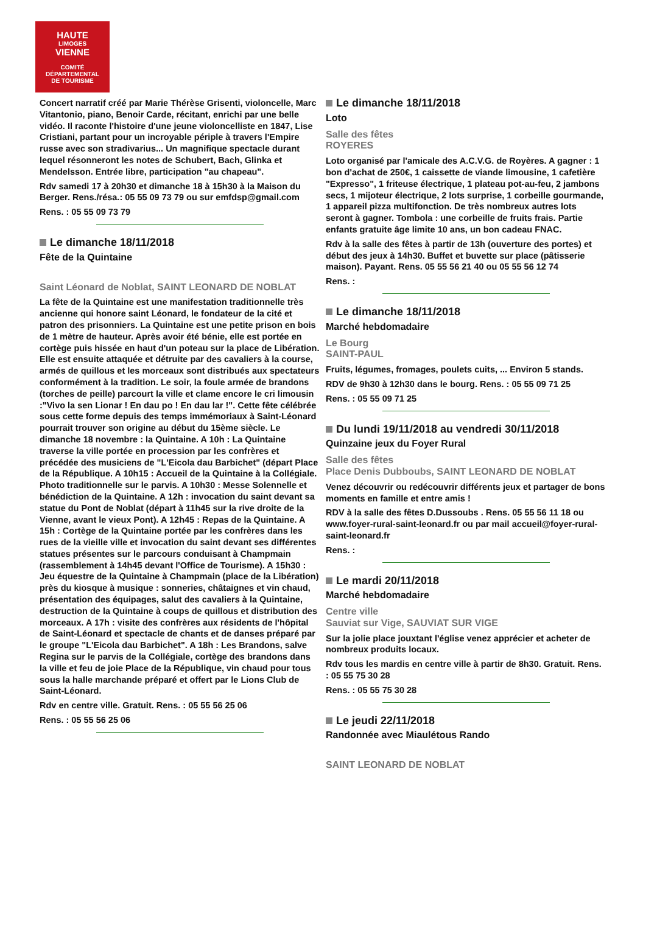HAUTE
LIMOGES
VIENNE
COMITÉ DÉPARTEMENTAL
DE TOURISME
Concert narratif créé par Marie Thérèse Grisenti, violoncelle, Marc Vitantonio, piano, Benoir Carde, récitant, enrichi par une belle vidéo. Il raconte l'histoire d'une jeune violoncelliste en 1847, Lise Cristiani, partant pour un incroyable périple à travers l'Empire russe avec son stradivarius... Un magnifique spectacle durant lequel résonneront les notes de Schubert, Bach, Glinka et Mendelsson. Entrée libre, participation "au chapeau".
Rdv samedi 17 à 20h30 et dimanche 18 à 15h30 à la Maison du Berger. Rens./résa.: 05 55 09 73 79 ou sur emfdsp@gmail.com
Rens. : 05 55 09 73 79
Le dimanche 18/11/2018
Fête de la Quintaine
Saint Léonard de Noblat, SAINT LEONARD DE NOBLAT
La fête de la Quintaine est une manifestation traditionnelle très ancienne qui honore saint Léonard, le fondateur de la cité et patron des prisonniers. La Quintaine est une petite prison en bois de 1 mètre de hauteur. Après avoir été bénie, elle est portée en cortège puis hissée en haut d'un poteau sur la place de Libération. Elle est ensuite attaquée et détruite par des cavaliers à la course, armés de quillous et les morceaux sont distribués aux spectateurs conformément à la tradition. Le soir, la foule armée de brandons (torches de peille) parcourt la ville et clame encore le cri limousin :"Vivo la sen Lionar ! En dau po ! En dau lar !". Cette fête célébrée sous cette forme depuis des temps immémoriaux à Saint-Léonard pourrait trouver son origine au début du 15ème siècle. Le dimanche 18 novembre : la Quintaine. A 10h : La Quintaine traverse la ville portée en procession par les confrères et précédée des musiciens de "L'Eicola dau Barbichet" (départ Place de la République. A 10h15 : Accueil de la Quintaine à la Collégiale. Photo traditionnelle sur le parvis. A 10h30 : Messe Solennelle et bénédiction de la Quintaine. A 12h : invocation du saint devant sa statue du Pont de Noblat (départ à 11h45 sur la rive droite de la Vienne, avant le vieux Pont). A 12h45 : Repas de la Quintaine. A 15h : Cortège de la Quintaine portée par les confrères dans les rues de la vieille ville et invocation du saint devant ses différentes statues présentes sur le parcours conduisant à Champmain (rassemblement à 14h45 devant l'Office de Tourisme). A 15h30 : Jeu équestre de la Quintaine à Champmain (place de la Libération) près du kiosque à musique : sonneries, châtaignes et vin chaud, présentation des équipages, salut des cavaliers à la Quintaine, destruction de la Quintaine à coups de quillous et distribution des morceaux. A 17h : visite des confrères aux résidents de l'hôpital de Saint-Léonard et spectacle de chants et de danses préparé par le groupe "L'Eicola dau Barbichet". A 18h : Les Brandons, salve Regina sur le parvis de la Collégiale, cortège des brandons dans la ville et feu de joie Place de la République, vin chaud pour tous sous la halle marchande préparé et offert par le Lions Club de Saint-Léonard.
Rdv en centre ville. Gratuit. Rens. : 05 55 56 25 06
Rens. : 05 55 56 25 06
Le dimanche 18/11/2018
Loto
Salle des fêtes
ROYERES
Loto organisé par l'amicale des A.C.V.G. de Royères. A gagner : 1 bon d'achat de 250€, 1 caissette de viande limousine, 1 cafetière "Expresso", 1 friteuse électrique, 1 plateau pot-au-feu, 2 jambons secs, 1 mijoteur électrique, 2 lots surprise, 1 corbeille gourmande, 1 appareil pizza multifonction. De très nombreux autres lots seront à gagner. Tombola : une corbeille de fruits frais. Partie enfants gratuite âge limite 10 ans, un bon cadeau FNAC.
Rdv à la salle des fêtes à partir de 13h (ouverture des portes) et début des jeux à 14h30. Buffet et buvette sur place (pâtisserie maison). Payant. Rens. 05 55 56 21 40 ou 05 55 56 12 74
Rens. :
Le dimanche 18/11/2018
Marché hebdomadaire
Le Bourg
SAINT-PAUL
Fruits, légumes, fromages, poulets cuits, ... Environ 5 stands.
RDV de 9h30 à 12h30 dans le bourg. Rens. : 05 55 09 71 25
Rens. : 05 55 09 71 25
Du lundi 19/11/2018 au vendredi 30/11/2018
Quinzaine jeux du Foyer Rural
Salle des fêtes
Place Denis Dubboubs, SAINT LEONARD DE NOBLAT
Venez découvrir ou redécouvrir différents jeux et partager de bons moments en famille et entre amis !
RDV à la salle des fêtes D.Dussoubs . Rens. 05 55 56 11 18 ou www.foyer-rural-saint-leonard.fr ou par mail accueil@foyer-rural-saint-leonard.fr
Rens. :
Le mardi 20/11/2018
Marché hebdomadaire
Centre ville
Sauviat sur Vige, SAUVIAT SUR VIGE
Sur la jolie place jouxtant l'église venez apprécier et acheter de nombreux produits locaux.
Rdv tous les mardis en centre ville à partir de 8h30. Gratuit. Rens. : 05 55 75 30 28
Rens. : 05 55 75 30 28
Le jeudi 22/11/2018
Randonnée avec Miaulétous Rando
SAINT LEONARD DE NOBLAT